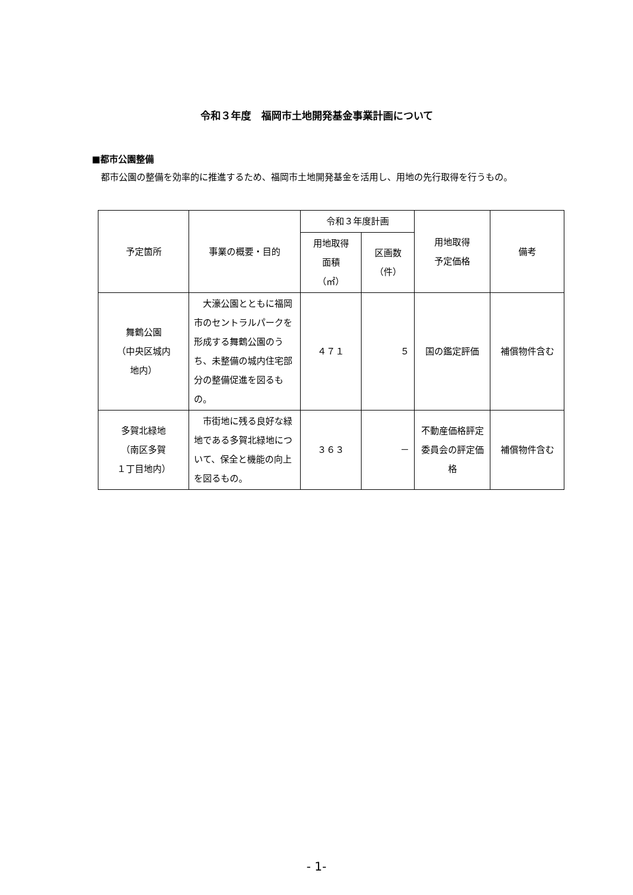令和３年度　福岡市土地開発基金事業計画について
■都市公園整備
都市公園の整備を効率的に推進するため、福岡市土地開発基金を活用し、用地の先行取得を行うもの。
| 予定箇所 | 事業の概要・目的 | 令和３年度計画 | | 用地取得 予定価格 | 備考 |
| --- | --- | --- | --- | --- | --- |
| | | 用地取得 面積 （㎡） | 区画数 （件） | | |
| 舞鶴公園 （中央区城内 地内） | 大濠公園とともに福岡市のセントラルパークを形成する舞鶴公園のうち、未整備の城内住宅部分の整備促進を図るもの。 | ４７１ | ５ | 国の鑑定評価 | 補償物件含む |
| 多賀北緑地 （南区多賀 １丁目地内） | 市街地に残る良好な緑地である多賀北緑地について、保全と機能の向上を図るもの。 | ３６３ | － | 不動産価格評定委員会の評定価格 | 補償物件含む |
- 1-